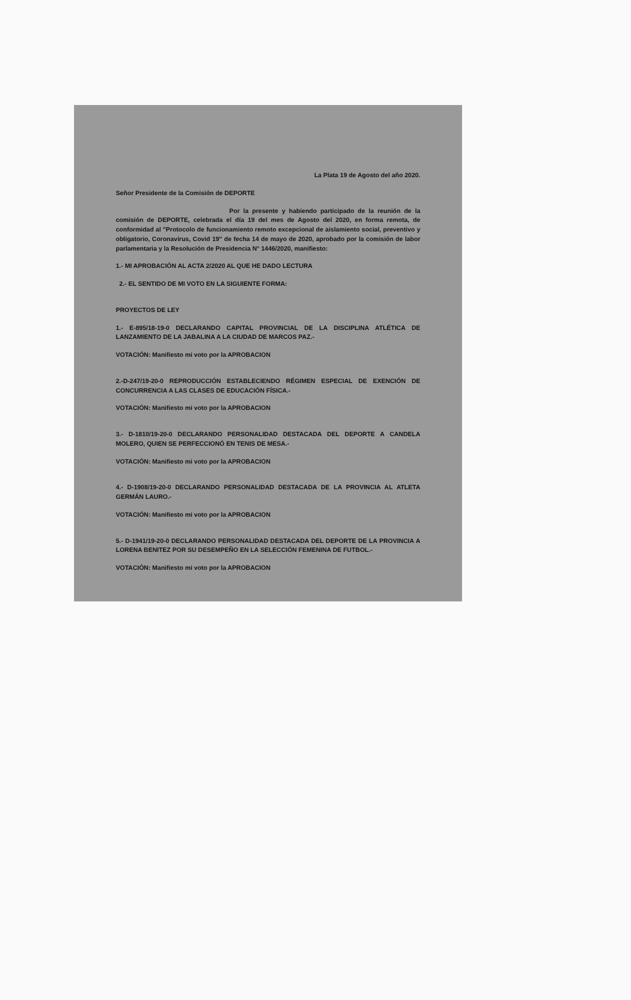La Plata 19 de Agosto del año 2020.
Señor Presidente de la Comisión de DEPORTE
Por la presente y habiendo participado de la reunión de la comisión de DEPORTE, celebrada el día 19 del mes de Agosto del 2020, en forma remota, de conformidad al "Protocolo de funcionamiento remoto excepcional de aislamiento social, preventivo y obligatorio, Coronavirus, Covid 19" de fecha 14 de mayo de 2020, aprobado por la comisión de labor parlamentaria y la Resolución de Presidencia N° 1446/2020, manifiesto:
1.- MI APROBACIÓN AL ACTA 2/2020 AL QUE HE DADO LECTURA
2.- EL SENTIDO DE MI VOTO EN LA SIGUIENTE FORMA:
PROYECTOS DE LEY
1.- E-895/18-19-0 DECLARANDO CAPITAL PROVINCIAL DE LA DISCIPLINA ATLÉTICA DE LANZAMIENTO DE LA JABALINA A LA CIUDAD DE MARCOS PAZ.-
VOTACIÓN: Manifiesto mi voto por la APROBACION
2.-D-247/19-20-0 REPRODUCCIÓN ESTABLECIENDO RÉGIMEN ESPECIAL DE EXENCIÓN DE CONCURRENCIA A LAS CLASES DE EDUCACIÓN FÍSICA.-
VOTACIÓN: Manifiesto mi voto por la APROBACION
3.- D-1810/19-20-0 DECLARANDO PERSONALIDAD DESTACADA DEL DEPORTE A CANDELA MOLERO, QUIEN SE PERFECCIONÓ EN TENIS DE MESA.-
VOTACIÓN: Manifiesto mi voto por la APROBACION
4.- D-1908/19-20-0 DECLARANDO PERSONALIDAD DESTACADA DE LA PROVINCIA AL ATLETA GERMÁN LAURO.-
VOTACIÓN: Manifiesto mi voto por la APROBACION
5.- D-1941/19-20-0 DECLARANDO PERSONALIDAD DESTACADA DEL DEPORTE DE LA PROVINCIA A LORENA BENITEZ POR SU DESEMPEÑO EN LA SELECCIÓN FEMENINA DE FUTBOL.-
VOTACIÓN: Manifiesto mi voto por la APROBACION